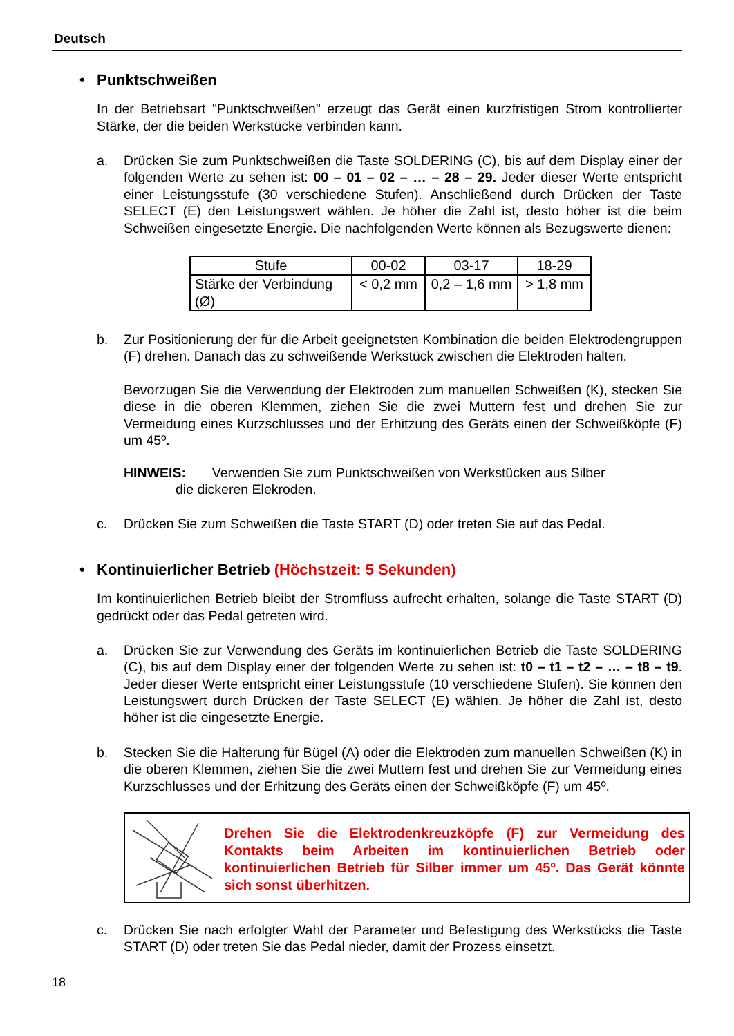Deutsch
• Punktschweißen
In der Betriebsart "Punktschweißen" erzeugt das Gerät einen kurzfristigen Strom kontrollierter Stärke, der die beiden Werkstücke verbinden kann.
a. Drücken Sie zum Punktschweißen die Taste SOLDERING (C), bis auf dem Display einer der folgenden Werte zu sehen ist: 00 – 01 – 02 – … – 28 – 29. Jeder dieser Werte entspricht einer Leistungsstufe (30 verschiedene Stufen). Anschließend durch Drücken der Taste SELECT (E) den Leistungswert wählen. Je höher die Zahl ist, desto höher ist die beim Schweißen eingesetzte Energie. Die nachfolgenden Werte können als Bezugswerte dienen:
| Stufe | 00-02 | 03-17 | 18-29 |
| Stärke der Verbindung (Ø) | < 0,2 mm | 0,2 – 1,6 mm | > 1,8 mm |
b. Zur Positionierung der für die Arbeit geeignetsten Kombination die beiden Elektrodengruppen (F) drehen. Danach das zu schweißende Werkstück zwischen die Elektroden halten.
Bevorzugen Sie die Verwendung der Elektroden zum manuellen Schweißen (K), stecken Sie diese in die oberen Klemmen, ziehen Sie die zwei Muttern fest und drehen Sie zur Vermeidung eines Kurzschlusses und der Erhitzung des Geräts einen der Schweißköpfe (F) um 45º.
HINWEIS: Verwenden Sie zum Punktschweißen von Werkstücken aus Silber
die dickeren Elekroden.
c. Drücken Sie zum Schweißen die Taste START (D) oder treten Sie auf das Pedal.
• Kontinuierlicher Betrieb (Höchstzeit: 5 Sekunden)
Im kontinuierlichen Betrieb bleibt der Stromfluss aufrecht erhalten, solange die Taste START (D) gedrückt oder das Pedal getreten wird.
a. Drücken Sie zur Verwendung des Geräts im kontinuierlichen Betrieb die Taste SOLDERING (C), bis auf dem Display einer der folgenden Werte zu sehen ist: t0 – t1 – t2 – … – t8 – t9. Jeder dieser Werte entspricht einer Leistungsstufe (10 verschiedene Stufen). Sie können den Leistungswert durch Drücken der Taste SELECT (E) wählen. Je höher die Zahl ist, desto höher ist die eingesetzte Energie.
b. Stecken Sie die Halterung für Bügel (A) oder die Elektroden zum manuellen Schweißen (K) in die oberen Klemmen, ziehen Sie die zwei Muttern fest und drehen Sie zur Vermeidung eines Kurzschlusses und der Erhitzung des Geräts einen der Schweißköpfe (F) um 45º.
Drehen Sie die Elektrodenkreuzköpfe (F) zur Vermeidung des Kontakts beim Arbeiten im kontinuierlichen Betrieb oder kontinuierlichen Betrieb für Silber immer um 45º. Das Gerät könnte sich sonst überhitzen.
c. Drücken Sie nach erfolgter Wahl der Parameter und Befestigung des Werkstücks die Taste START (D) oder treten Sie das Pedal nieder, damit der Prozess einsetzt.
18